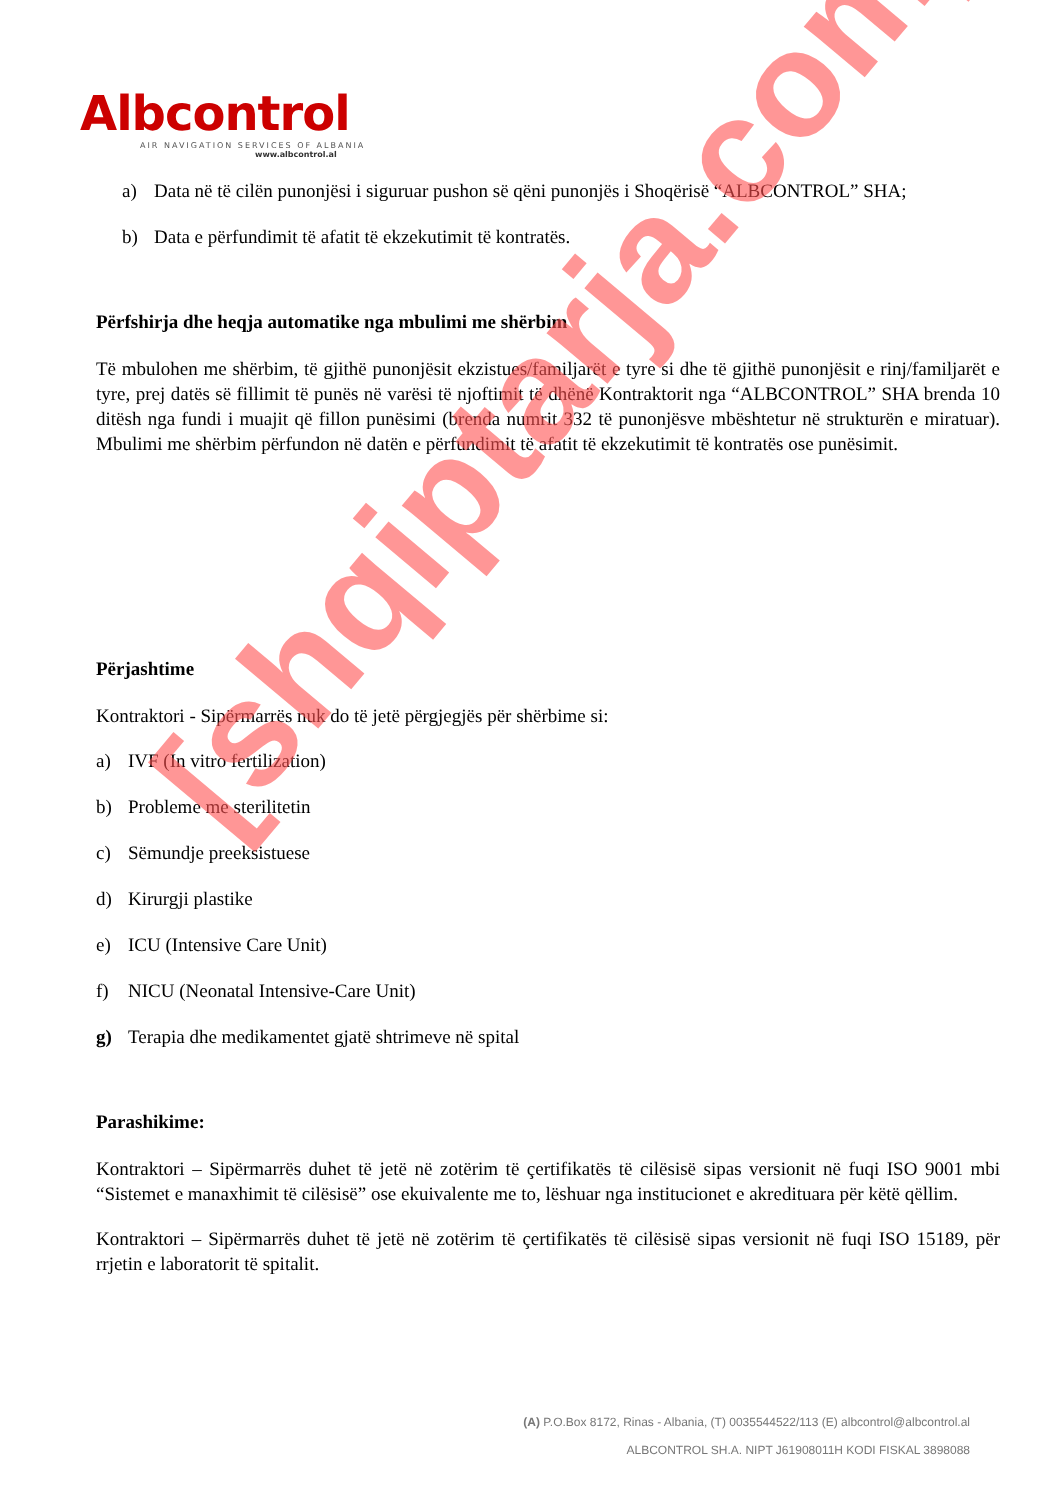Albcontrol
AIR NAVIGATION SERVICES OF ALBANIA
www.albcontrol.al
a) Data në të cilën punonjësi i siguruar pushon së qëni punonjës i Shoqërisë “ALBCONTROL” SHA;
b) Data e përfundimit të afatit të ekzekutimit të kontratës.
Përfshirja dhe heqja automatike nga mbulimi me shërbim
Të mbulohen me shërbim, të gjithë punonjësit ekzistues/familjarët e tyre si dhe të gjithë punonjësit e rinj/familjarët e tyre, prej datës së fillimit të punës në varësi të njoftimit të dhënë Kontraktorit nga “ALBCONTROL” SHA brenda 10 ditësh nga fundi i muajit që fillon punësimi (brenda numrit 332 të punonjësve mbështetur në strukturën e miratuar). Mbulimi me shërbim përfundon në datën e përfundimit të afatit të ekzekutimit të kontratës ose punësimit.
Përjashtime
Kontraktori - Sipërmarrës nuk do të jetë përgjegjës për shërbime si:
a) IVF (In vitro fertilization)
b) Probleme me sterilitetin
c) Sëmundje preeksistuese
d) Kirurgji plastike
e) ICU (Intensive Care Unit)
f) NICU (Neonatal Intensive-Care Unit)
g) Terapia dhe medikamentet gjatë shtrimeve në spital
Parashikime:
Kontraktori – Sipërmarrës duhet të jetë në zotërim të çertifikatës të cilësisë sipas versionit në fuqi ISO 9001 mbi “Sistemet e manaxhimit të cilësisë” ose ekuivalente me to, lëshuar nga institucionet e akredituara për këtë qëllim.
Kontraktori – Sipërmarrës duhet të jetë në zotërim të çertifikatës të cilësisë sipas versionit në fuqi ISO 15189, për rrjetin e laboratorit të spitalit.
(A) P.O.Box 8172, Rinas - Albania, (T) 0035544522/113 (E) albcontrol@albcontrol.al
ALBCONTROL SH.A. NIPT J61908011H KODI FISKAL 3898088
[shqiptarja.com]